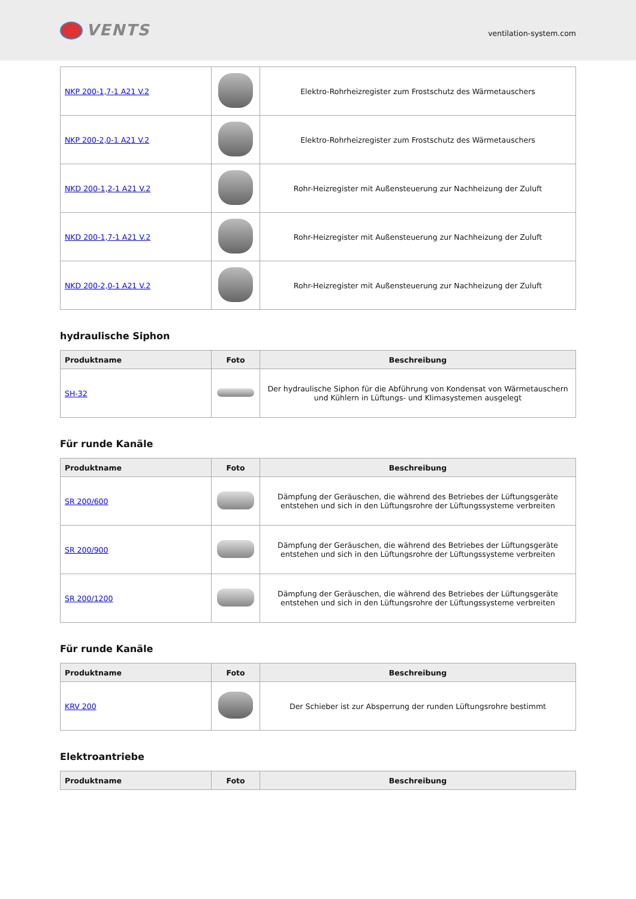VENTS
ventilation-system.com
| NKP 200-1,7-1 A21 V.2 | | Elektro-Rohrheizregister zum Frostschutz des Wärmetauschers |
| NKP 200-2,0-1 A21 V.2 | | Elektro-Rohrheizregister zum Frostschutz des Wärmetauschers |
| NKD 200-1,2-1 A21 V.2 | | Rohr-Heizregister mit Außensteuerung zur Nachheizung der Zuluft |
| NKD 200-1,7-1 A21 V.2 | | Rohr-Heizregister mit Außensteuerung zur Nachheizung der Zuluft |
| NKD 200-2,0-1 A21 V.2 | | Rohr-Heizregister mit Außensteuerung zur Nachheizung der Zuluft |
hydraulische Siphon
| Produktname | Foto | Beschreibung |
| --- | --- | --- |
| SH-32 | | Der hydraulische Siphon für die Abführung von Kondensat von Wärmetauschern und Kühlern in Lüftungs- und Klimasystemen ausgelegt |
Für runde Kanäle
| Produktname | Foto | Beschreibung |
| --- | --- | --- |
| SR 200/600 | | Dämpfung der Geräuschen, die während des Betriebes der Lüftungsgeräte entstehen und sich in den Lüftungsrohre der Lüftungssysteme verbreiten |
| SR 200/900 | | Dämpfung der Geräuschen, die während des Betriebes der Lüftungsgeräte entstehen und sich in den Lüftungsrohre der Lüftungssysteme verbreiten |
| SR 200/1200 | | Dämpfung der Geräuschen, die während des Betriebes der Lüftungsgeräte entstehen und sich in den Lüftungsrohre der Lüftungssysteme verbreiten |
Für runde Kanäle
| Produktname | Foto | Beschreibung |
| --- | --- | --- |
| KRV 200 | | Der Schieber ist zur Absperrung der runden Lüftungsrohre bestimmt |
Elektroantriebe
| Produktname | Foto | Beschreibung |
| --- | --- | --- |